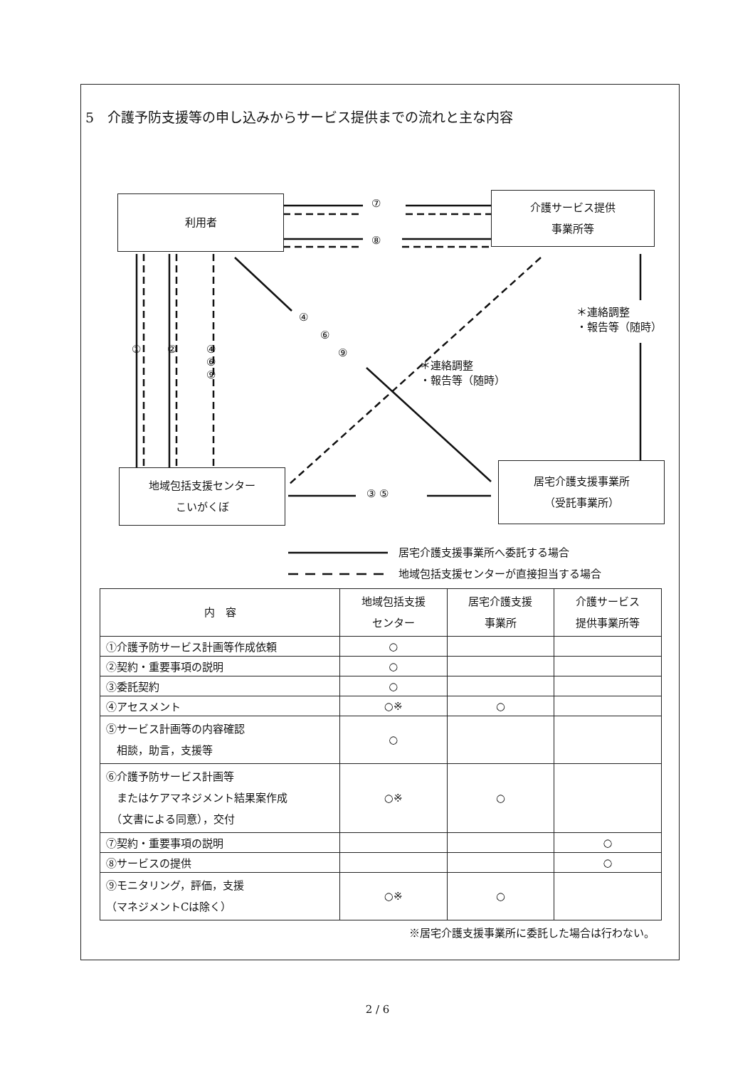5　介護予防支援等の申し込みからサービス提供までの流れと主な内容
利用者
介護サービス提供
事業所等
地域包括支援センター
こいがくぼ
居宅介護支援事業所
（受託事業所）
⑦
⑧
① ②
④
⑥
⑨
④
⑥
⑨
＊連絡調整
・報告等（随時）
＊連絡調整
・報告等（随時）
③ ⑤
居宅介護支援事業所へ委託する場合
地域包括支援センターが直接担当する場合
| 内 容 | 地域包括支援 センター | 居宅介護支援 事業所 | 介護サービス 提供事業所等 |
| --- | --- | --- | --- |
| ①介護予防サービス計画等作成依頼 | ○ | | |
| ②契約・重要事項の説明 | ○ | | |
| ③委託契約 | ○ | | |
| ④アセスメント | ○※ | ○ | |
| ⑤サービス計画等の内容確認 相談，助言，支援等 | ○ | | |
| ⑥介護予防サービス計画等 またはケアマネジメント結果案作成 （文書による同意），交付 | ○※ | ○ | |
| ⑦契約・重要事項の説明 | | | ○ |
| ⑧サービスの提供 | | | ○ |
| ⑨モニタリング，評価，支援 （マネジメントCは除く） | ○※ | ○ | |
※居宅介護支援事業所に委託した場合は行わない。
2 / 6